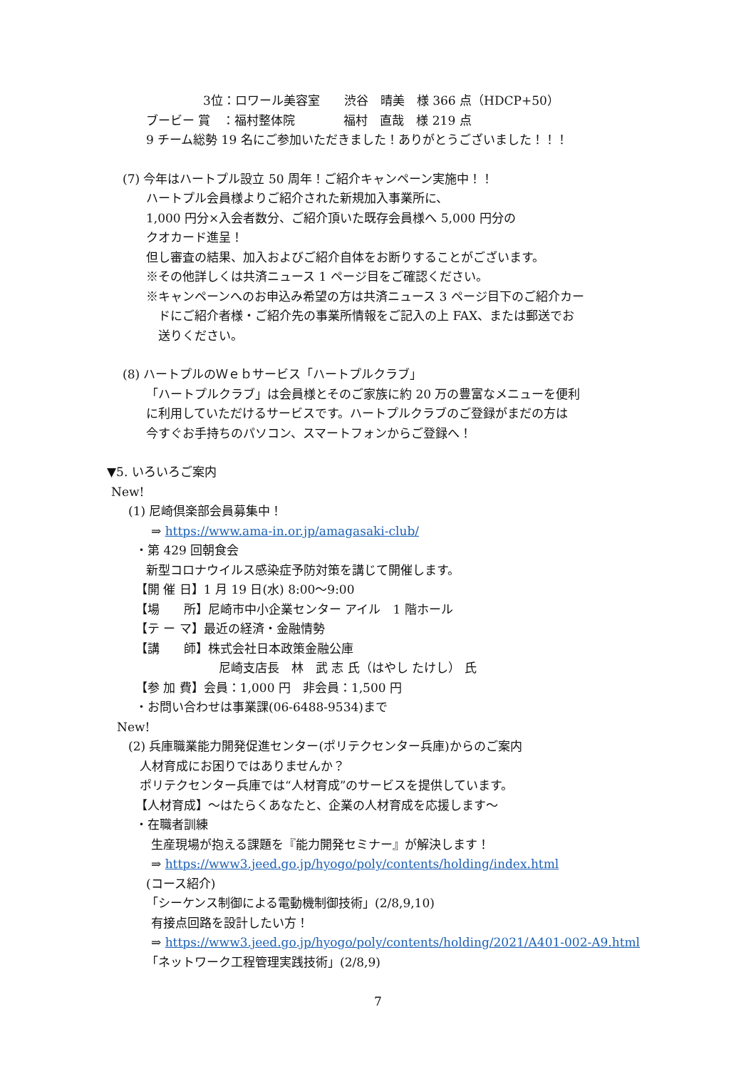3位：ロワール美容室　　渋谷　晴美　様 366 点（HDCP+50）
ブービー 賞　：福村整体院　　　　福村　直哉　様 219 点
9 チーム総勢 19 名にご参加いただきました！ありがとうございました！！！
(7) 今年はハートプル設立 50 周年！ご紹介キャンペーン実施中！！
ハートプル会員様よりご紹介された新規加入事業所に、
1,000 円分×入会者数分、ご紹介頂いた既存会員様へ 5,000 円分の
クオカード進呈！
但し審査の結果、加入およびご紹介自体をお断りすることがございます。
※その他詳しくは共済ニュース 1 ページ目をご確認ください。
※キャンペーンへのお申込み希望の方は共済ニュース 3 ページ目下のご紹介カー
ドにご紹介者様・ご紹介先の事業所情報をご記入の上 FAX、または郵送でお
送りください。
(8) ハートプルのＷｅｂサービス「ハートプルクラブ」
「ハートプルクラブ」は会員様とそのご家族に約 20 万の豊富なメニューを便利
に利用していただけるサービスです。ハートプルクラブのご登録がまだの方は
今すぐお手持ちのパソコン、スマートフォンからご登録へ！
▼5. いろいろご案内
New!
(1) 尼崎倶楽部会員募集中！
⇒ https://www.ama-in.or.jp/amagasaki-club/
・第 429 回朝食会
新型コロナウイルス感染症予防対策を講じて開催します。
【開 催 日】1 月 19 日(水) 8:00～9:00
【場　　所】尼崎市中小企業センター アイル　1 階ホール
【テ ー マ】最近の経済・金融情勢
【講　　師】株式会社日本政策金融公庫
尼崎支店長　林　武 志 氏（はやし たけし） 氏
【参 加 費】会員：1,000 円　非会員：1,500 円
・お問い合わせは事業課(06-6488-9534)まで
New!
(2) 兵庫職業能力開発促進センター(ポリテクセンター兵庫)からのご案内
人材育成にお困りではありませんか？
ポリテクセンター兵庫では“人材育成”のサービスを提供しています。
【人材育成】～はたらくあなたと、企業の人材育成を応援します～
・在職者訓練
生産現場が抱える課題を『能力開発セミナー』が解決します！
⇒ https://www3.jeed.go.jp/hyogo/poly/contents/holding/index.html
(コース紹介)
「シーケンス制御による電動機制御技術」(2/8,9,10)
有接点回路を設計したい方！
⇒ https://www3.jeed.go.jp/hyogo/poly/contents/holding/2021/A401-002-A9.html
「ネットワーク工程管理実践技術」(2/8,9)
7